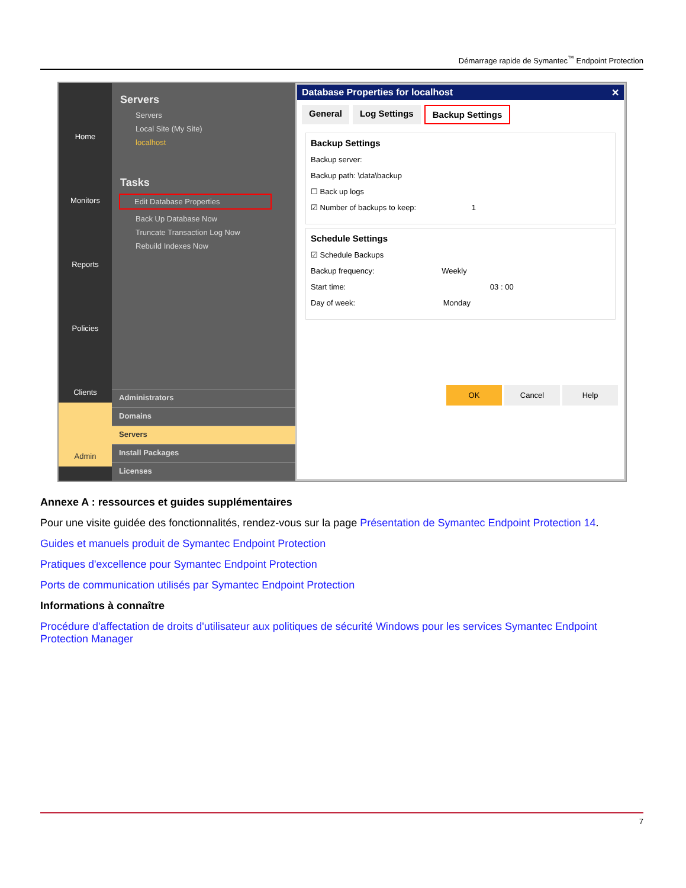Démarrage rapide de Symantec<sup>™</sup> Endpoint Protection
Home
Monitors
Reports
Policies
Clients
Admin
Servers
Servers
Local Site (My Site)
localhost
Tasks
Edit Database Properties
Back Up Database Now
Truncate Transaction Log Now
Rebuild Indexes Now
Administrators
Domains
Servers
Install Packages
Licenses
Database Properties for localhost ✕
General Log Settings Backup Settings
Backup Settings
Backup server:
Backup path: \data\backup
☐ Back up logs
☑ Number of backups to keep: 1
Schedule Settings
☑ Schedule Backups
Backup frequency: Weekly
Start time: 03 : 00
Day of week: Monday
OK Cancel Help
Annexe A : ressources et guides supplémentaires
Pour une visite guidée des fonctionnalités, rendez-vous sur la page Présentation de Symantec Endpoint Protection 14.
Guides et manuels produit de Symantec Endpoint Protection
Pratiques d'excellence pour Symantec Endpoint Protection
Ports de communication utilisés par Symantec Endpoint Protection
Informations à connaître
Procédure d'affectation de droits d'utilisateur aux politiques de sécurité Windows pour les services Symantec Endpoint Protection Manager
7